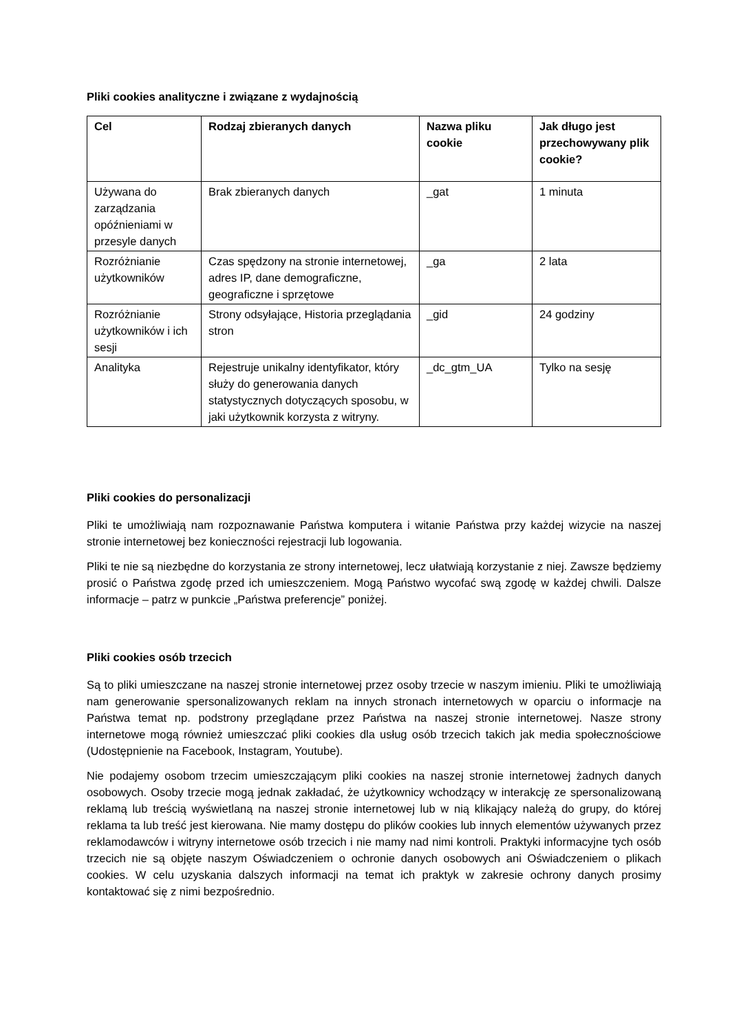Pliki cookies analityczne i związane z wydajnością
| Cel | Rodzaj zbieranych danych | Nazwa pliku cookie | Jak długo jest przechowywany plik cookie? |
| --- | --- | --- | --- |
| Używana do zarządzania opóźnieniami w przesyle danych | Brak zbieranych danych | _gat | 1 minuta |
| Rozróżnianie użytkowników | Czas spędzony na stronie internetowej, adres IP, dane demograficzne, geograficzne i sprzętowe | _ga | 2 lata |
| Rozróżnianie użytkowników i ich sesji | Strony odsyłające, Historia przeglądania stron | _gid | 24 godziny |
| Analityka | Rejestruje unikalny identyfikator, który służy do generowania danych statystycznych dotyczących sposobu, w jaki użytkownik korzysta z witryny. | _dc_gtm_UA | Tylko na sesję |
Pliki cookies do personalizacji
Pliki te umożliwiają nam rozpoznawanie Państwa komputera i witanie Państwa przy każdej wizycie na naszej stronie internetowej bez konieczności rejestracji lub logowania.
Pliki te nie są niezbędne do korzystania ze strony internetowej, lecz ułatwiają korzystanie z niej. Zawsze będziemy prosić o Państwa zgodę przed ich umieszczeniem. Mogą Państwo wycofać swą zgodę w każdej chwili. Dalsze informacje – patrz w punkcie „Państwa preferencje” poniżej.
Pliki cookies osób trzecich
Są to pliki umieszczane na naszej stronie internetowej przez osoby trzecie w naszym imieniu. Pliki te umożliwiają nam generowanie spersonalizowanych reklam na innych stronach internetowych w oparciu o informacje na Państwa temat np. podstrony przeglądane przez Państwa na naszej stronie internetowej. Nasze strony internetowe mogą również umieszczać pliki cookies dla usług osób trzecich takich jak media społecznościowe (Udostępnienie na Facebook, Instagram, Youtube).
Nie podajemy osobom trzecim umieszczającym pliki cookies na naszej stronie internetowej żadnych danych osobowych. Osoby trzecie mogą jednak zakładać, że użytkownicy wchodzący w interakcję ze spersonalizowaną reklamą lub treścią wyświetlaną na naszej stronie internetowej lub w nią klikający należą do grupy, do której reklama ta lub treść jest kierowana. Nie mamy dostępu do plików cookies lub innych elementów używanych przez reklamodawców i witryny internetowe osób trzecich i nie mamy nad nimi kontroli. Praktyki informacyjne tych osób trzecich nie są objęte naszym Oświadczeniem o ochronie danych osobowych ani Oświadczeniem o plikach cookies. W celu uzyskania dalszych informacji na temat ich praktyk w zakresie ochrony danych prosimy kontaktować się z nimi bezpośrednio.